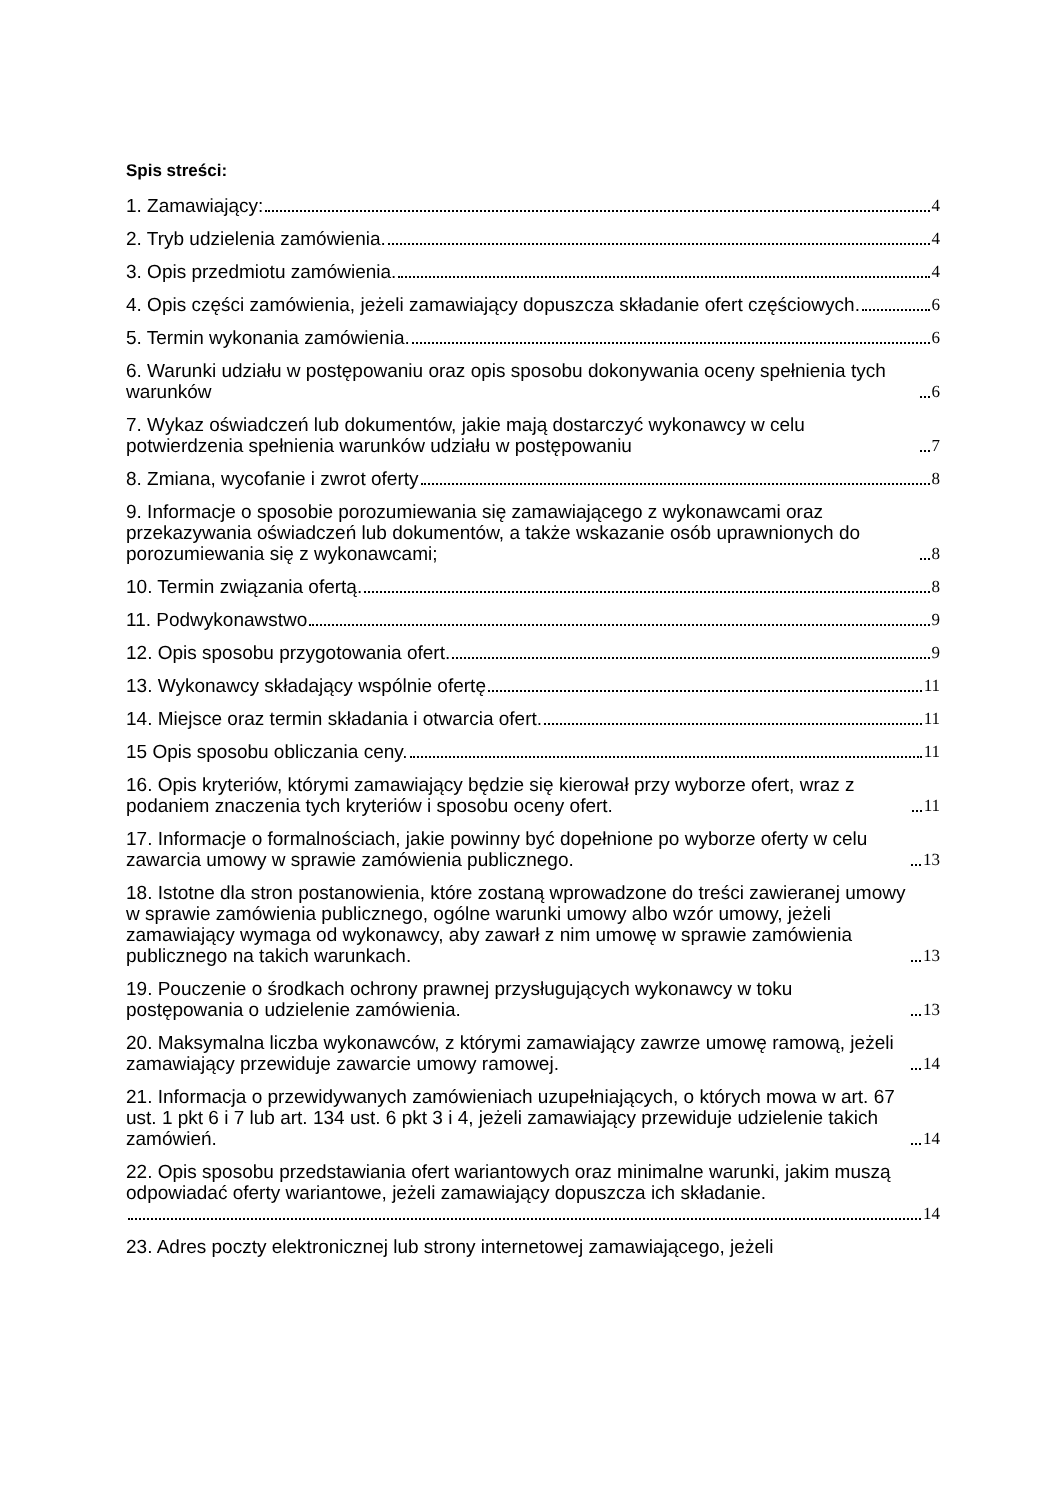Spis streści:
1. Zamawiający: 4
2. Tryb udzielenia zamówienia. 4
3. Opis przedmiotu zamówienia. 4
4. Opis części zamówienia, jeżeli zamawiający dopuszcza składanie ofert częściowych. 6
5. Termin wykonania zamówienia. 6
6. Warunki udziału w postępowaniu oraz opis sposobu dokonywania oceny spełnienia tych warunków 6
7. Wykaz oświadczeń lub dokumentów, jakie mają dostarczyć wykonawcy w celu potwierdzenia spełnienia warunków udziału w postępowaniu 7
8. Zmiana, wycofanie i zwrot oferty 8
9. Informacje o sposobie porozumiewania się zamawiającego z wykonawcami oraz przekazywania oświadczeń lub dokumentów, a także wskazanie osób uprawnionych do porozumiewania się z wykonawcami; 8
10. Termin związania ofertą. 8
11. Podwykonawstwo 9
12. Opis sposobu przygotowania ofert. 9
13. Wykonawcy składający wspólnie ofertę 11
14. Miejsce oraz termin składania i otwarcia ofert. 11
15 Opis sposobu obliczania ceny. 11
16. Opis kryteriów, którymi zamawiający będzie się kierował przy wyborze ofert, wraz z podaniem znaczenia tych kryteriów i sposobu oceny ofert. 11
17. Informacje o formalnościach, jakie powinny być dopełnione po wyborze oferty w celu zawarcia umowy w sprawie zamówienia publicznego. 13
18. Istotne dla stron postanowienia, które zostaną wprowadzone do treści zawieranej umowy w sprawie zamówienia publicznego, ogólne warunki umowy albo wzór umowy, jeżeli zamawiający wymaga od wykonawcy, aby zawarł z nim umowę w sprawie zamówienia publicznego na takich warunkach. 13
19. Pouczenie o środkach ochrony prawnej przysługujących wykonawcy w toku postępowania o udzielenie zamówienia. 13
20. Maksymalna liczba wykonawców, z którymi zamawiający zawrze umowę ramową, jeżeli zamawiający przewiduje zawarcie umowy ramowej. 14
21. Informacja o przewidywanych zamówieniach uzupełniających, o których mowa w art. 67 ust. 1 pkt 6 i 7 lub art. 134 ust. 6 pkt 3 i 4, jeżeli zamawiający przewiduje udzielenie takich zamówień. 14
22. Opis sposobu przedstawiania ofert wariantowych oraz minimalne warunki, jakim muszą odpowiadać oferty wariantowe, jeżeli zamawiający dopuszcza ich składanie.
14
23. Adres poczty elektronicznej lub strony internetowej zamawiającego, jeżeli